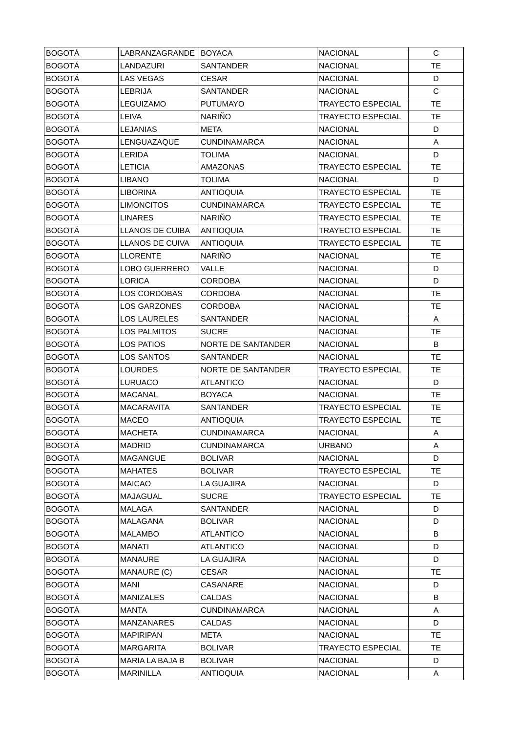| BOGOTÁ | LABRANZAGRANDE | BOYACA | NACIONAL | C |
| BOGOTÁ | LANDAZURI | SANTANDER | NACIONAL | TE |
| BOGOTÁ | LAS VEGAS | CESAR | NACIONAL | D |
| BOGOTÁ | LEBRIJA | SANTANDER | NACIONAL | C |
| BOGOTÁ | LEGUIZAMO | PUTUMAYO | TRAYECTO ESPECIAL | TE |
| BOGOTÁ | LEIVA | NARIÑO | TRAYECTO ESPECIAL | TE |
| BOGOTÁ | LEJANIAS | META | NACIONAL | D |
| BOGOTÁ | LENGUAZAQUE | CUNDINAMARCA | NACIONAL | A |
| BOGOTÁ | LERIDA | TOLIMA | NACIONAL | D |
| BOGOTÁ | LETICIA | AMAZONAS | TRAYECTO ESPECIAL | TE |
| BOGOTÁ | LIBANO | TOLIMA | NACIONAL | D |
| BOGOTÁ | LIBORINA | ANTIOQUIA | TRAYECTO ESPECIAL | TE |
| BOGOTÁ | LIMONCITOS | CUNDINAMARCA | TRAYECTO ESPECIAL | TE |
| BOGOTÁ | LINARES | NARIÑO | TRAYECTO ESPECIAL | TE |
| BOGOTÁ | LLANOS DE CUIBA | ANTIOQUIA | TRAYECTO ESPECIAL | TE |
| BOGOTÁ | LLANOS DE CUIVA | ANTIOQUIA | TRAYECTO ESPECIAL | TE |
| BOGOTÁ | LLORENTE | NARIÑO | NACIONAL | TE |
| BOGOTÁ | LOBO GUERRERO | VALLE | NACIONAL | D |
| BOGOTÁ | LORICA | CORDOBA | NACIONAL | D |
| BOGOTÁ | LOS CORDOBAS | CORDOBA | NACIONAL | TE |
| BOGOTÁ | LOS GARZONES | CORDOBA | NACIONAL | TE |
| BOGOTÁ | LOS LAURELES | SANTANDER | NACIONAL | A |
| BOGOTÁ | LOS PALMITOS | SUCRE | NACIONAL | TE |
| BOGOTÁ | LOS PATIOS | NORTE DE SANTANDER | NACIONAL | B |
| BOGOTÁ | LOS SANTOS | SANTANDER | NACIONAL | TE |
| BOGOTÁ | LOURDES | NORTE DE SANTANDER | TRAYECTO ESPECIAL | TE |
| BOGOTÁ | LURUACO | ATLANTICO | NACIONAL | D |
| BOGOTÁ | MACANAL | BOYACA | NACIONAL | TE |
| BOGOTÁ | MACARAVITA | SANTANDER | TRAYECTO ESPECIAL | TE |
| BOGOTÁ | MACEO | ANTIOQUIA | TRAYECTO ESPECIAL | TE |
| BOGOTÁ | MACHETA | CUNDINAMARCA | NACIONAL | A |
| BOGOTÁ | MADRID | CUNDINAMARCA | URBANO | A |
| BOGOTÁ | MAGANGUE | BOLIVAR | NACIONAL | D |
| BOGOTÁ | MAHATES | BOLIVAR | TRAYECTO ESPECIAL | TE |
| BOGOTÁ | MAICAO | LA GUAJIRA | NACIONAL | D |
| BOGOTÁ | MAJAGUAL | SUCRE | TRAYECTO ESPECIAL | TE |
| BOGOTÁ | MALAGA | SANTANDER | NACIONAL | D |
| BOGOTÁ | MALAGANA | BOLIVAR | NACIONAL | D |
| BOGOTÁ | MALAMBO | ATLANTICO | NACIONAL | B |
| BOGOTÁ | MANATI | ATLANTICO | NACIONAL | D |
| BOGOTÁ | MANAURE | LA GUAJIRA | NACIONAL | D |
| BOGOTÁ | MANAURE (C) | CESAR | NACIONAL | TE |
| BOGOTÁ | MANI | CASANARE | NACIONAL | D |
| BOGOTÁ | MANIZALES | CALDAS | NACIONAL | B |
| BOGOTÁ | MANTA | CUNDINAMARCA | NACIONAL | A |
| BOGOTÁ | MANZANARES | CALDAS | NACIONAL | D |
| BOGOTÁ | MAPIRIPAN | META | NACIONAL | TE |
| BOGOTÁ | MARGARITA | BOLIVAR | TRAYECTO ESPECIAL | TE |
| BOGOTÁ | MARIA LA BAJA B | BOLIVAR | NACIONAL | D |
| BOGOTÁ | MARINILLA | ANTIOQUIA | NACIONAL | A |